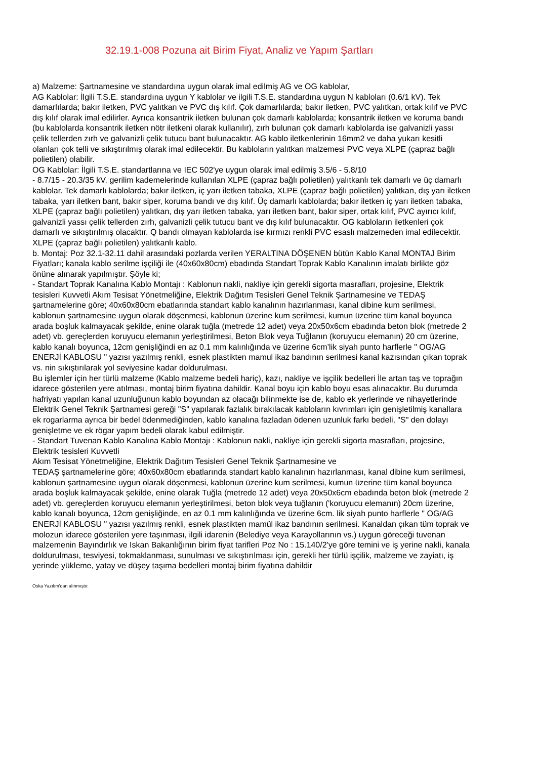32.19.1-008 Pozuna ait Birim Fiyat, Analiz ve Yapım Şartları
a) Malzeme: Şartnamesine ve standardına uygun olarak imal edilmiş AG ve OG kablolar,
AG Kablolar: İlgili T.S.E. standardına uygun Y kablolar ve ilgili T.S.E. standardına uygun N kabloları (0.6/1 kV). Tek damarlılarda; bakır iletken, PVC yalıtkan ve PVC dış kılıf. Çok damarlılarda; bakır iletken, PVC yalıtkan, ortak kılıf ve PVC dış kılıf olarak imal edilirler. Ayrıca konsantrik iletken bulunan çok damarlı kablolarda; konsantrik iletken ve koruma bandı (bu kablolarda konsantrik iletken nötr iletkeni olarak kullanılır), zırh bulunan çok damarlı kablolarda ise galvanizli yassı çelik tellerden zırh ve galvanizli çelik tutucu bant bulunacaktır. AG kablo iletkenlerinin 16mm2 ve daha yukarı kesitli olanları çok telli ve sıkıştırılmış olarak imal edilecektir. Bu kabloların yalıtkan malzemesi PVC veya XLPE (çapraz bağlı polietilen) olabilir.
OG Kablolar: İlgili T.S.E. standartlarına ve IEC 502'ye uygun olarak imal edilmiş 3.5/6 - 5.8/10
- 8.7/15 - 20.3/35 kV. gerilim kademelerinde kullanılan XLPE (çapraz bağlı polietilen) yalıtkanlı tek damarlı ve üç damarlı kablolar. Tek damarlı kablolarda; bakır iletken, iç yarı iletken tabaka, XLPE (çapraz bağlı polietilen) yalıtkan, dış yarı iletken tabaka, yarı iletken bant, bakır siper, koruma bandı ve dış kılıf. Üç damarlı kablolarda; bakır iletken iç yarı iletken tabaka, XLPE (çapraz bağlı polietilen) yalıtkan, dış yarı iletken tabaka, yarı iletken bant, bakır siper, ortak kılıf, PVC ayırıcı kılıf, galvanizli yassı çelik tellerden zırh, galvanizli çelik tutucu bant ve dış kılıf bulunacaktır. OG kabloların iletkenleri çok damarlı ve sıkıştırılmış olacaktır. Q bandı olmayan kablolarda ise kırmızı renkli PVC esaslı malzemeden imal edilecektir. XLPE (çapraz bağlı polietilen) yalıtkanlı kablo.
b. Montaj: Poz 32.1-32.11 dahil arasındaki pozlarda verilen YERALTINA DÖŞENEN bütün Kablo Kanal MONTAJ Birim Fiyatları; kanala kablo serilme işçiliği ile (40x60x80cm) ebadında Standart Toprak Kablo Kanalının imalatı birlikte göz önüne alınarak yapılmıştır. Şöyle ki;
- Standart Toprak Kanalına Kablo Montajı : Kablonun nakli, nakliye için gerekli sigorta masrafları, projesine, Elektrik tesisleri Kuvvetli Akım Tesisat Yönetmeliğine, Elektrik Dağıtım Tesisleri Genel Teknik Şartnamesine ve TEDAŞ şartnamelerine göre; 40x60x80cm ebatlarında standart kablo kanalının hazırlanması, kanal dibine kum serilmesi, kablonun şartnamesine uygun olarak döşenmesi, kablonun üzerine kum serilmesi, kumun üzerine tüm kanal boyunca arada boşluk kalmayacak şekilde, enine olarak tuğla (metrede 12 adet) veya 20x50x6cm ebadında beton blok (metrede 2 adet) vb. gereçlerden koruyucu elemanın yerleştirilmesi, Beton Blok veya Tuğlanın (koruyucu elemanın) 20 cm üzerine, kablo kanalı boyunca, 12cm genişliğindi en az 0.1 mm kalınlığında ve üzerine 6cm’lik siyah punto harflerle " OG/AG ENERJİ KABLOSU " yazısı yazılmış renkli, esnek plastikten mamul ikaz bandının serilmesi kanal kazısından çıkan toprak vs. nin sıkıştırılarak yol seviyesine kadar doldurulması.
Bu işlemler için her türlü malzeme (Kablo malzeme bedeli hariç), kazı, nakliye ve işçilik bedelleri İle artan taş ve toprağın idarece gösterilen yere atılması, montaj birim fiyatına dahildir. Kanal boyu için kablo boyu esas alınacaktır. Bu durumda hafriyatı yapılan kanal uzunluğunun kablo boyundan az olacağı bilinmekte ise de, kablo ek yerlerinde ve nihayetlerinde Elektrik Genel Teknik Şartnamesi gereği "S" yapılarak fazlalık bırakılacak kabloların kıvrımları için genişletilmiş kanallara ek rogarlarma ayrıca bir bedel ödenmediğinden, kablo kanalına fazladan ödenen uzunluk farkı bedeli, "S" den dolayı genişletme ve ek rögar yapım bedeli olarak kabul edilmiştir.
- Standart Tuvenan Kablo Kanalına Kablo Montajı : Kablonun nakli, nakliye için gerekli sigorta masrafları, projesine, Elektrik tesisleri Kuvvetli
Akım Tesisat Yönetmeliğine, Elektrik Dağıtım Tesisleri Genel Teknik Şartnamesine ve
TEDAŞ şartnamelerine göre; 40x60x80cm ebatlarında standart kablo kanalının hazırlanması, kanal dibine kum serilmesi, kablonun şartnamesine uygun olarak döşenmesi, kablonun üzerine kum serilmesi, kumun üzerine tüm kanal boyunca arada boşluk kalmayacak şekilde, enine olarak Tuğla (metrede 12 adet) veya 20x50x6cm ebadında beton blok (metrede 2 adet) vb. gereçlerden koruyucu elemanın yerleştirilmesi, beton blok veya tuğlanın ('koruyucu elemanın) 20cm üzerine, kablo kanalı boyunca, 12cm genişliğinde, en az 0.1 mm kalınlığında ve üzerine 6cm. lik siyah punto harflerle " OG/AG ENERJİ KABLOSU " yazısı yazılmış renkli, esnek plastikten mamül ikaz bandının serilmesi. Kanaldan çıkan tüm toprak ve molozun idarece gösterilen yere taşınması, ilgili idarenin (Belediye veya Karayollarının vs.) uygun göreceği tuvenan malzemenin Bayındırlık ve Iskan Bakanlığının birim fiyat tarifleri Poz No : 15.140/2'ye göre temini ve iş yerine nakli, kanala doldurulması, tesviyesi, tokmaklanması, sunulması ve sıkıştırılması için, gerekli her türlü işçilik, malzeme ve zayiatı, iş yerinde yükleme, yatay ve düşey taşıma bedelleri montaj birim fiyatına dahildir
Oska Yazılım'dan alınmıştır.